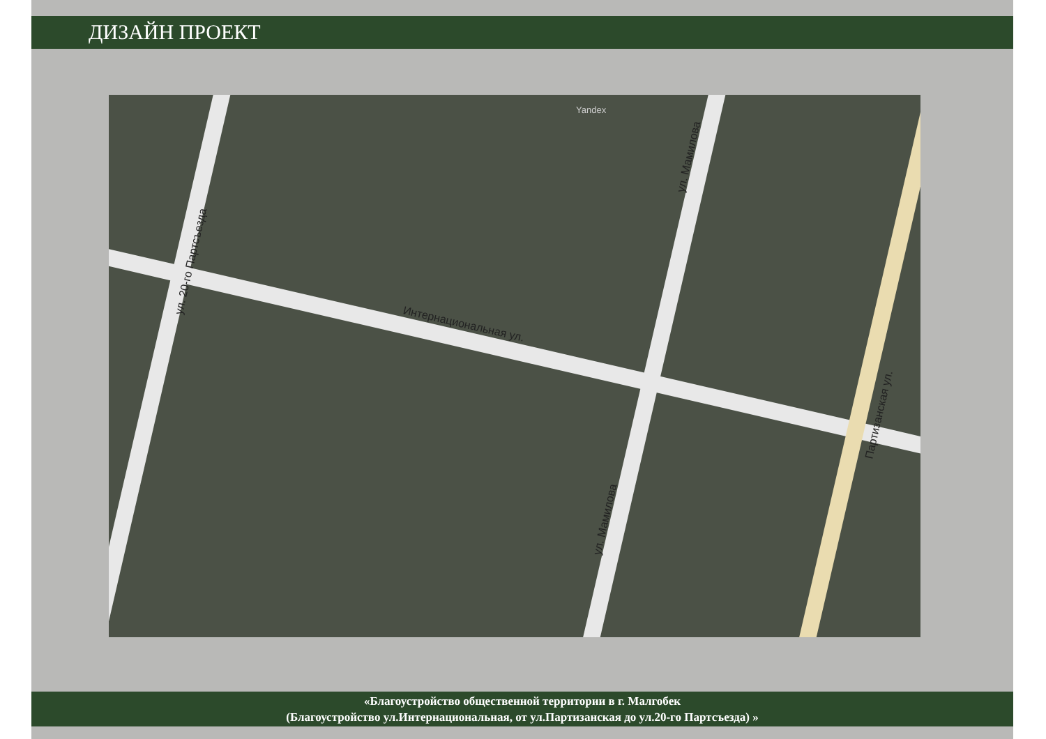ДИЗАЙН ПРОЕКТ
Интернациональная ул.
ул. 20-го Партсъезда
ул. Мамилова
ул. Мамилова
Партизанская ул.
Yandex
«Благоустройство общественной территории в г. Малгобек
(Благоустройство ул.Интернациональная, от ул.Партизанская до ул.20-го Партсъезда) »